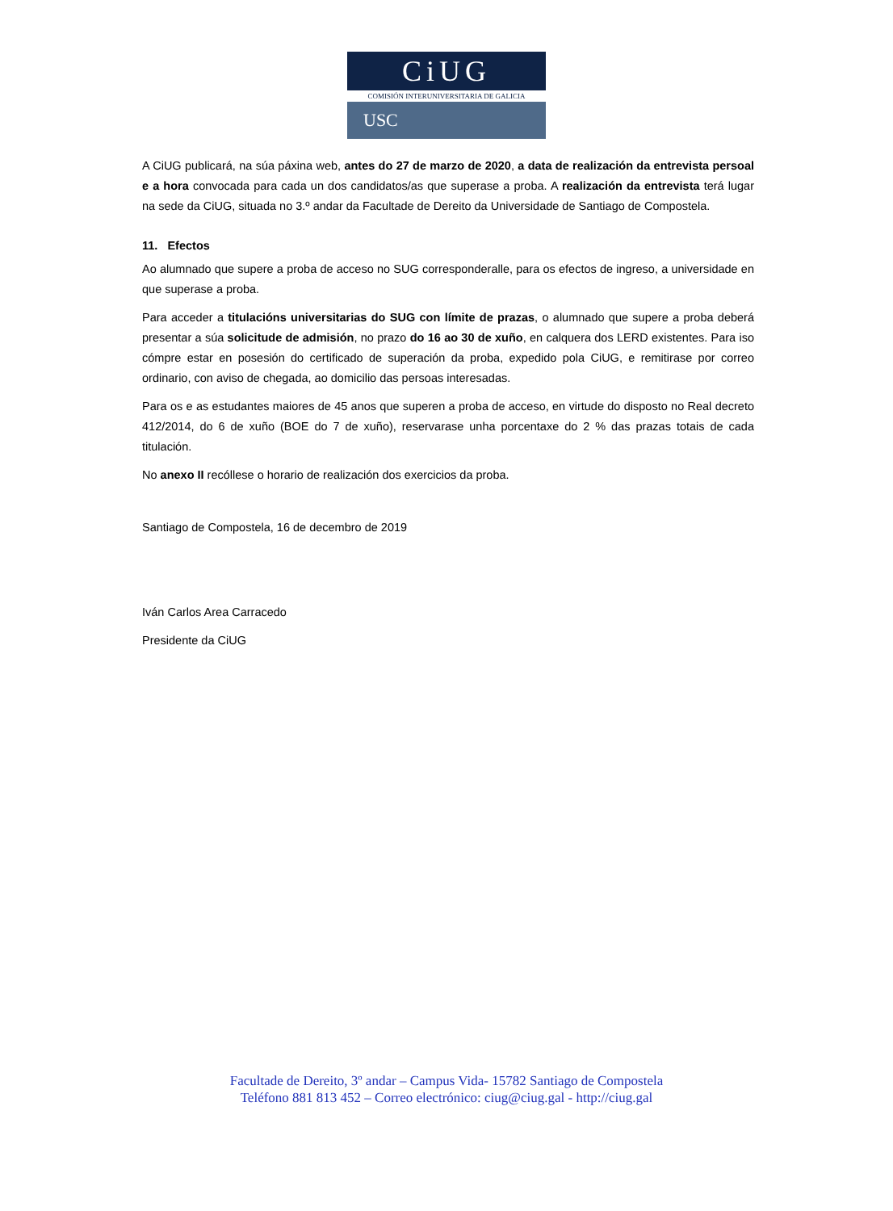CiUG
COMISIÓN INTERUNIVERSITARIA DE GALICIA
USC
A CiUG publicará, na súa páxina web, antes do 27 de marzo de 2020, a data de realización da entrevista persoal e a hora convocada para cada un dos candidatos/as que superase a proba. A realización da entrevista terá lugar na sede da CiUG, situada no 3.º andar da Facultade de Dereito da Universidade de Santiago de Compostela.
11. Efectos
Ao alumnado que supere a proba de acceso no SUG corresponderalle, para os efectos de ingreso, a universidade en que superase a proba.
Para acceder a titulacións universitarias do SUG con límite de prazas, o alumnado que supere a proba deberá presentar a súa solicitude de admisión, no prazo do 16 ao 30 de xuño, en calquera dos LERD existentes. Para iso cómpre estar en posesión do certificado de superación da proba, expedido pola CiUG, e remitirase por correo ordinario, con aviso de chegada, ao domicilio das persoas interesadas.
Para os e as estudantes maiores de 45 anos que superen a proba de acceso, en virtude do disposto no Real decreto 412/2014, do 6 de xuño (BOE do 7 de xuño), reservarase unha porcentaxe do 2 % das prazas totais de cada titulación.
No anexo II recóllese o horario de realización dos exercicios da proba.
Santiago de Compostela, 16 de decembro de 2019
Iván Carlos Area Carracedo
Presidente da CiUG
Facultade de Dereito, 3º andar – Campus Vida- 15782 Santiago de Compostela
Teléfono 881 813 452 – Correo electrónico: ciug@ciug.gal - http://ciug.gal